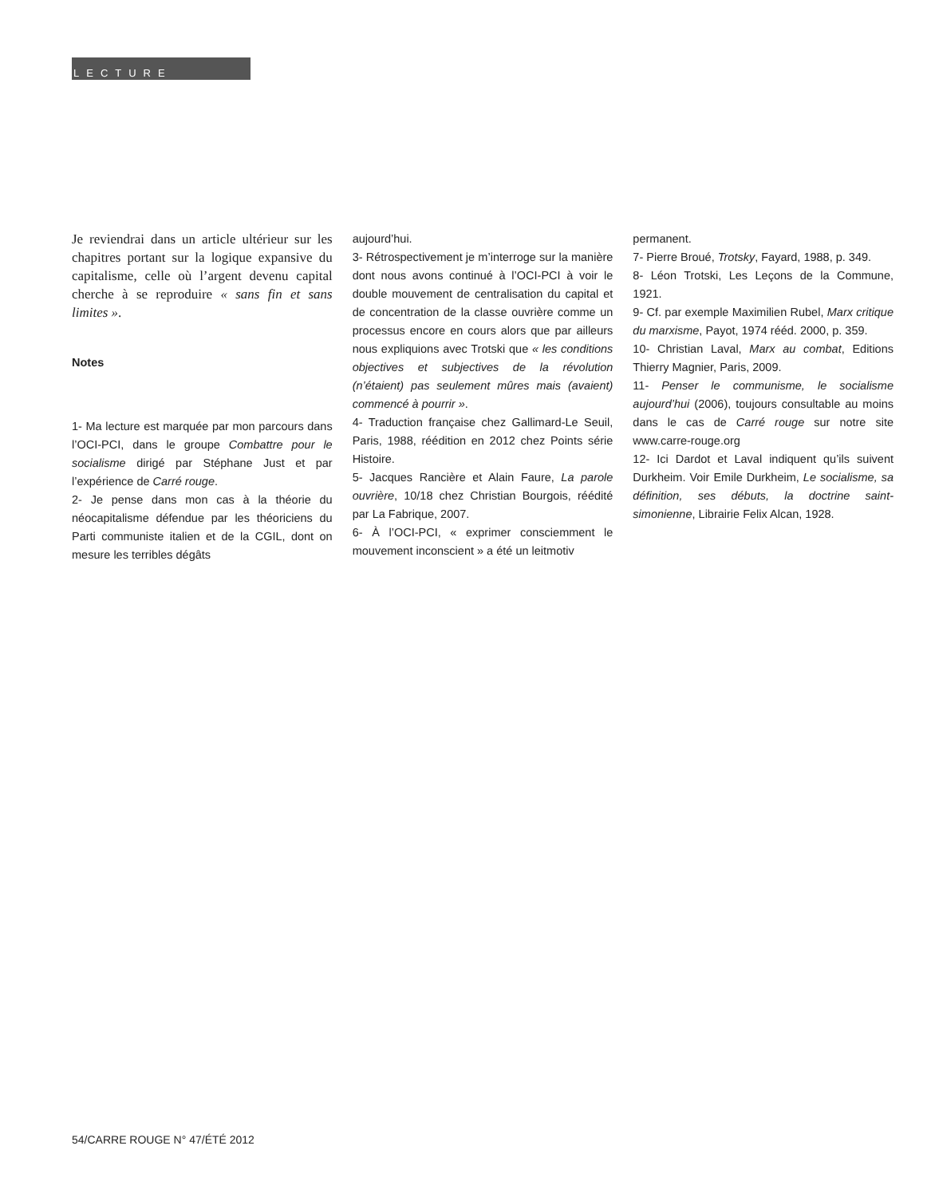LECTURE
Je reviendrai dans un article ultérieur sur les chapitres portant sur la logique expansive du capitalisme, celle où l’argent devenu capital cherche à se reproduire « sans fin et sans limites ».
Notes
1- Ma lecture est marquée par mon parcours dans l’OCI-PCI, dans le groupe Combattre pour le socialisme dirigé par Stéphane Just et par l’expérience de Carré rouge.
2- Je pense dans mon cas à la théorie du néocapitalisme défendue par les théoriciens du Parti communiste italien et de la CGIL, dont on mesure les terribles dégâts
aujourd’hui.
3- Rétrospectivement je m’interroge sur la manière dont nous avons continué à l’OCI-PCI à voir le double mouvement de centralisation du capital et de concentration de la classe ouvrière comme un processus encore en cours alors que par ailleurs nous expliquions avec Trotski que « les conditions objectives et subjectives de la révolution (n’étaient) pas seulement mûres mais (avaient) commencé à pourrir ».
4- Traduction française chez Gallimard-Le Seuil, Paris, 1988, réédition en 2012 chez Points série Histoire.
5- Jacques Rancière et Alain Faure, La parole ouvrière, 10/18 chez Christian Bourgois, réédité par La Fabrique, 2007.
6- À l’OCI-PCI, « exprimer consciemment le mouvement inconscient » a été un leitmotiv
permanent.
7- Pierre Broué, Trotsky, Fayard, 1988, p. 349.
8- Léon Trotski, Les Leçons de la Commune, 1921.
9- Cf. par exemple Maximilien Rubel, Marx critique du marxisme, Payot, 1974 rééd. 2000, p. 359.
10- Christian Laval, Marx au combat, Editions Thierry Magnier, Paris, 2009.
11- Penser le communisme, le socialisme aujourd’hui (2006), toujours consultable au moins dans le cas de Carré rouge sur notre site www.carre-rouge.org
12- Ici Dardot et Laval indiquent qu’ils suivent Durkheim. Voir Emile Durkheim, Le socialisme, sa définition, ses débuts, la doctrine saint-simonienne, Librairie Felix Alcan, 1928.
54/CARRE ROUGE N° 47/ÉTÉ 2012